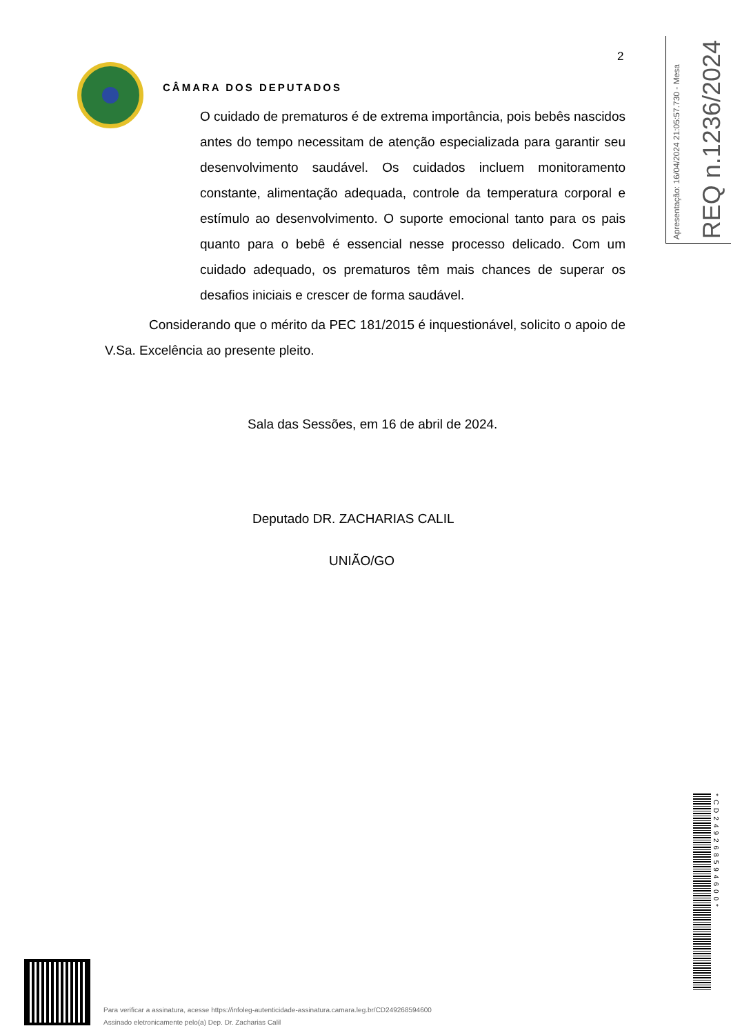2
CÂMARA DOS DEPUTADOS
O cuidado de prematuros é de extrema importância, pois bebês nascidos antes do tempo necessitam de atenção especializada para garantir seu desenvolvimento saudável. Os cuidados incluem monitoramento constante, alimentação adequada, controle da temperatura corporal e estímulo ao desenvolvimento. O suporte emocional tanto para os pais quanto para o bebê é essencial nesse processo delicado. Com um cuidado adequado, os prematuros têm mais chances de superar os desafios iniciais e crescer de forma saudável.
Considerando que o mérito da PEC 181/2015 é inquestionável, solicito o apoio de V.Sa. Excelência ao presente pleito.
Sala das Sessões, em 16 de abril de 2024.
Deputado DR. ZACHARIAS CALIL
UNIÃO/GO
Apresentação: 16/04/2024 21:05:57.730 - Mesa
REQ n.1236/2024
*CD249268594600*
Para verificar a assinatura, acesse https://infoleg-autenticidade-assinatura.camara.leg.br/CD249268594600
Assinado eletronicamente pelo(a) Dep. Dr. Zacharias Calil